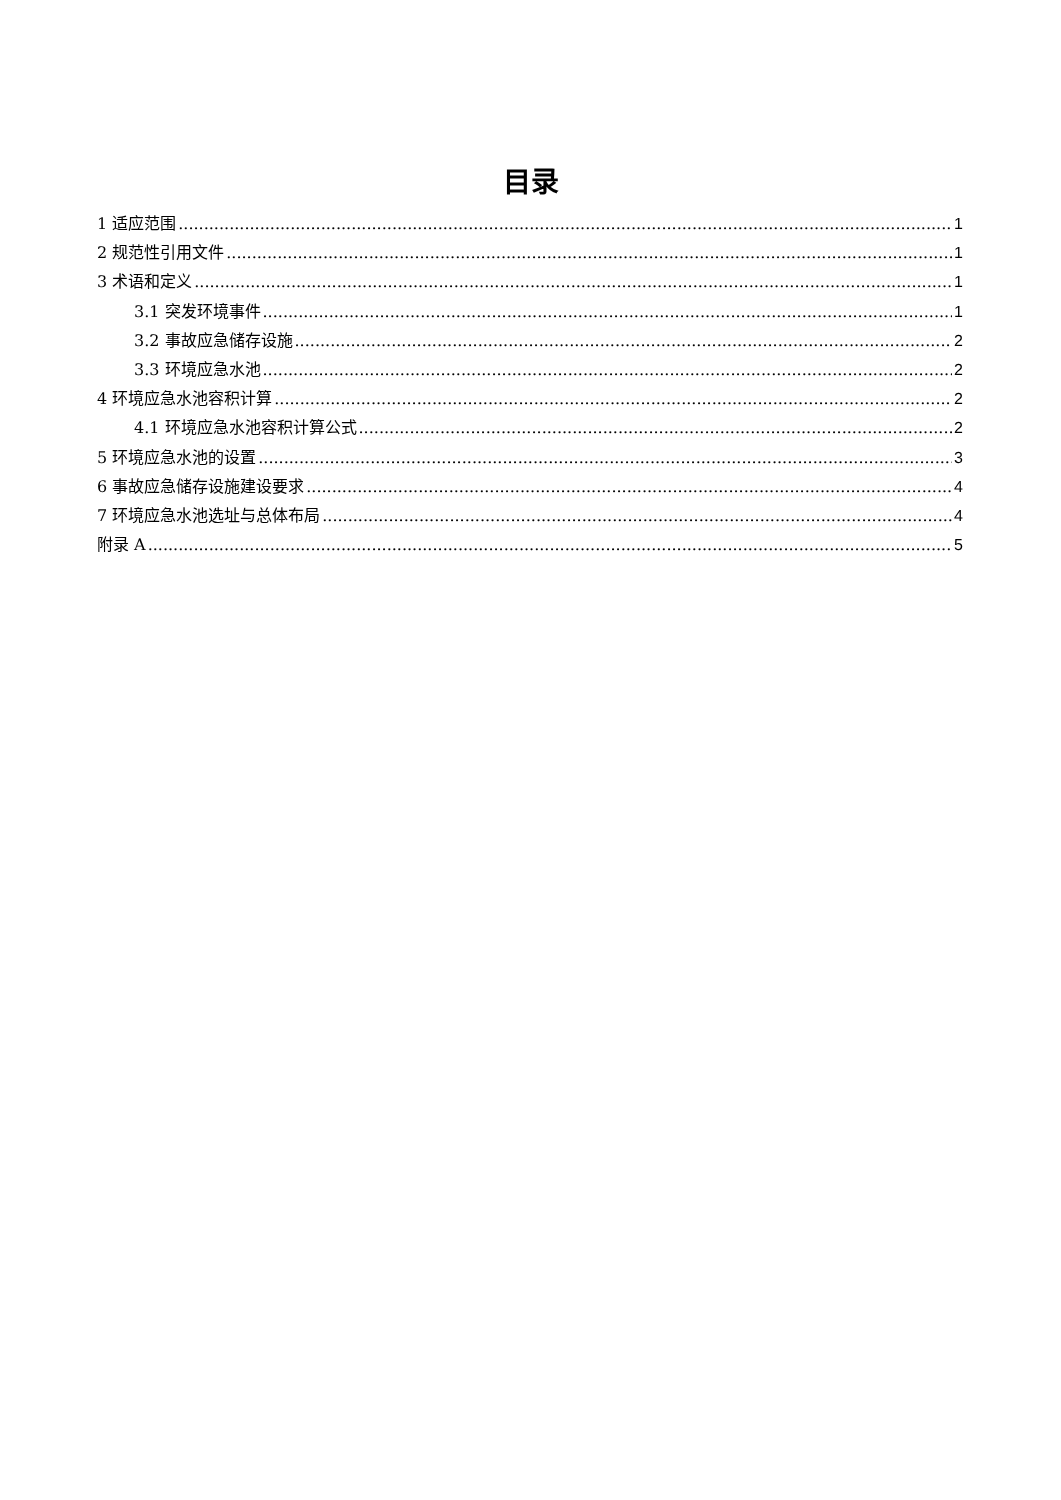目录
1 适应范围 1
2 规范性引用文件 1
3 术语和定义 1
3.1 突发环境事件 1
3.2 事故应急储存设施 2
3.3 环境应急水池 2
4 环境应急水池容积计算 2
4.1 环境应急水池容积计算公式 2
5 环境应急水池的设置 3
6 事故应急储存设施建设要求 4
7 环境应急水池选址与总体布局 4
附录 A 5